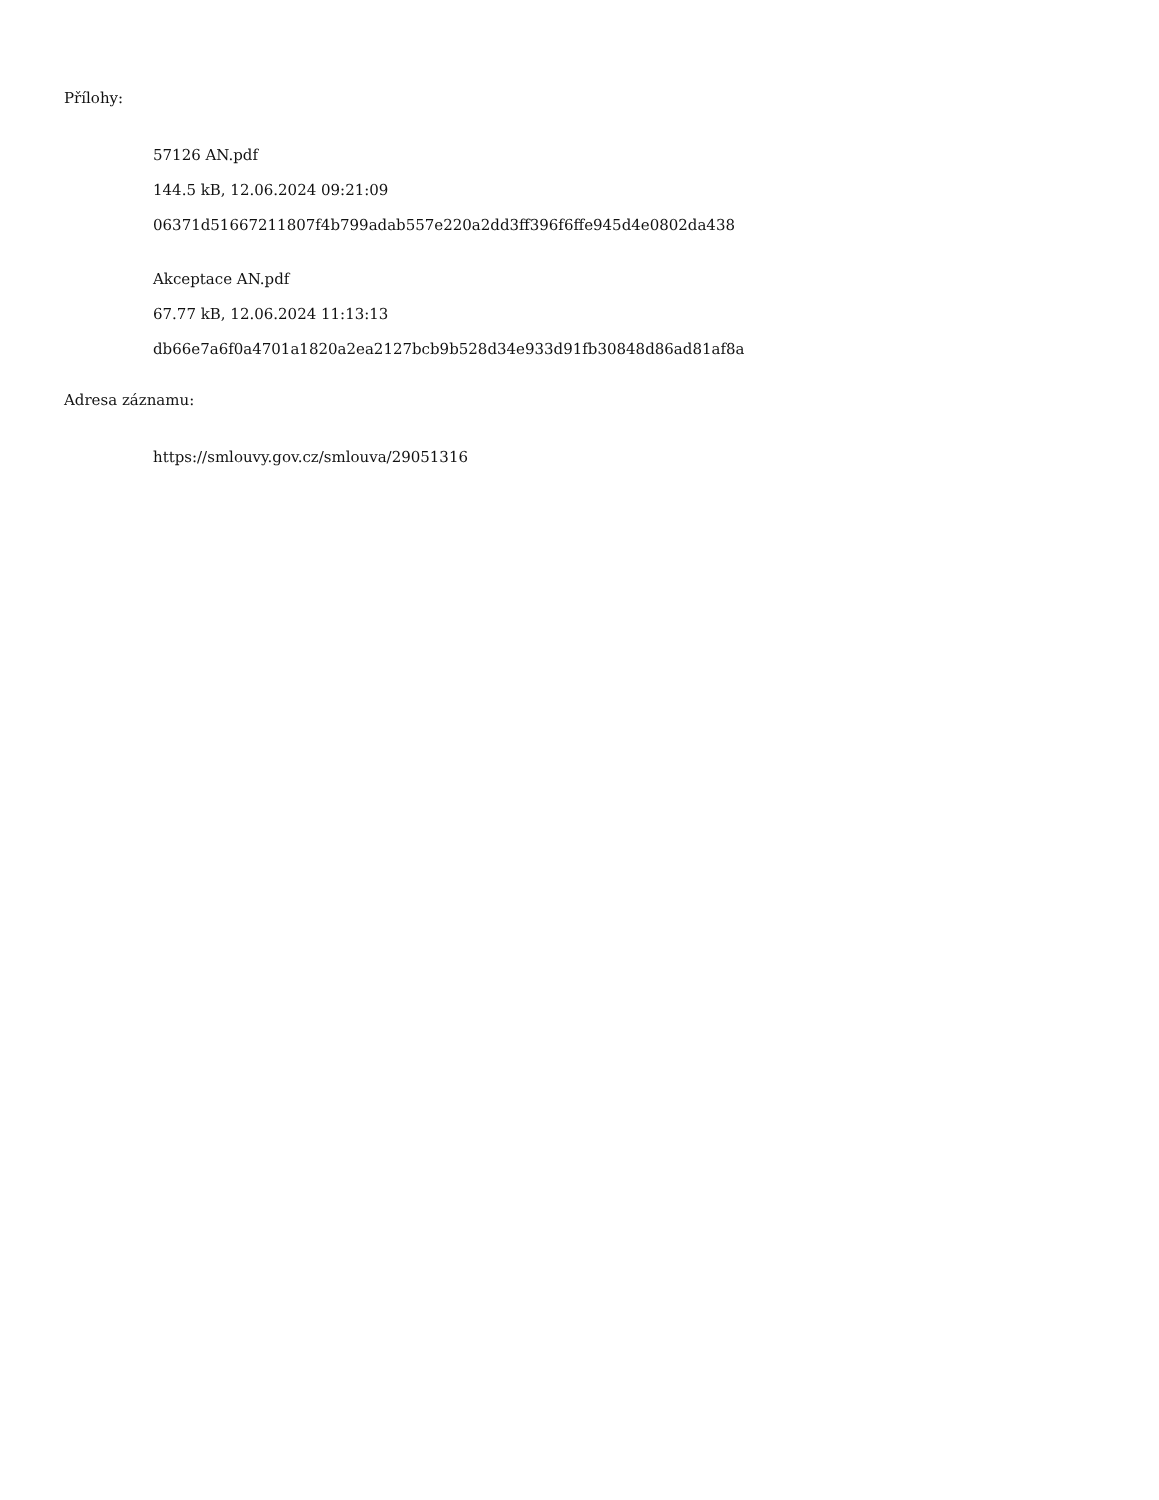Přílohy:
57126 AN.pdf
144.5 kB, 12.06.2024 09:21:09
06371d51667211807f4b799adab557e220a2dd3ff396f6ffe945d4e0802da438
Akceptace AN.pdf
67.77 kB, 12.06.2024 11:13:13
db66e7a6f0a4701a1820a2ea2127bcb9b528d34e933d91fb30848d86ad81af8a
Adresa záznamu:
https://smlouvy.gov.cz/smlouva/29051316